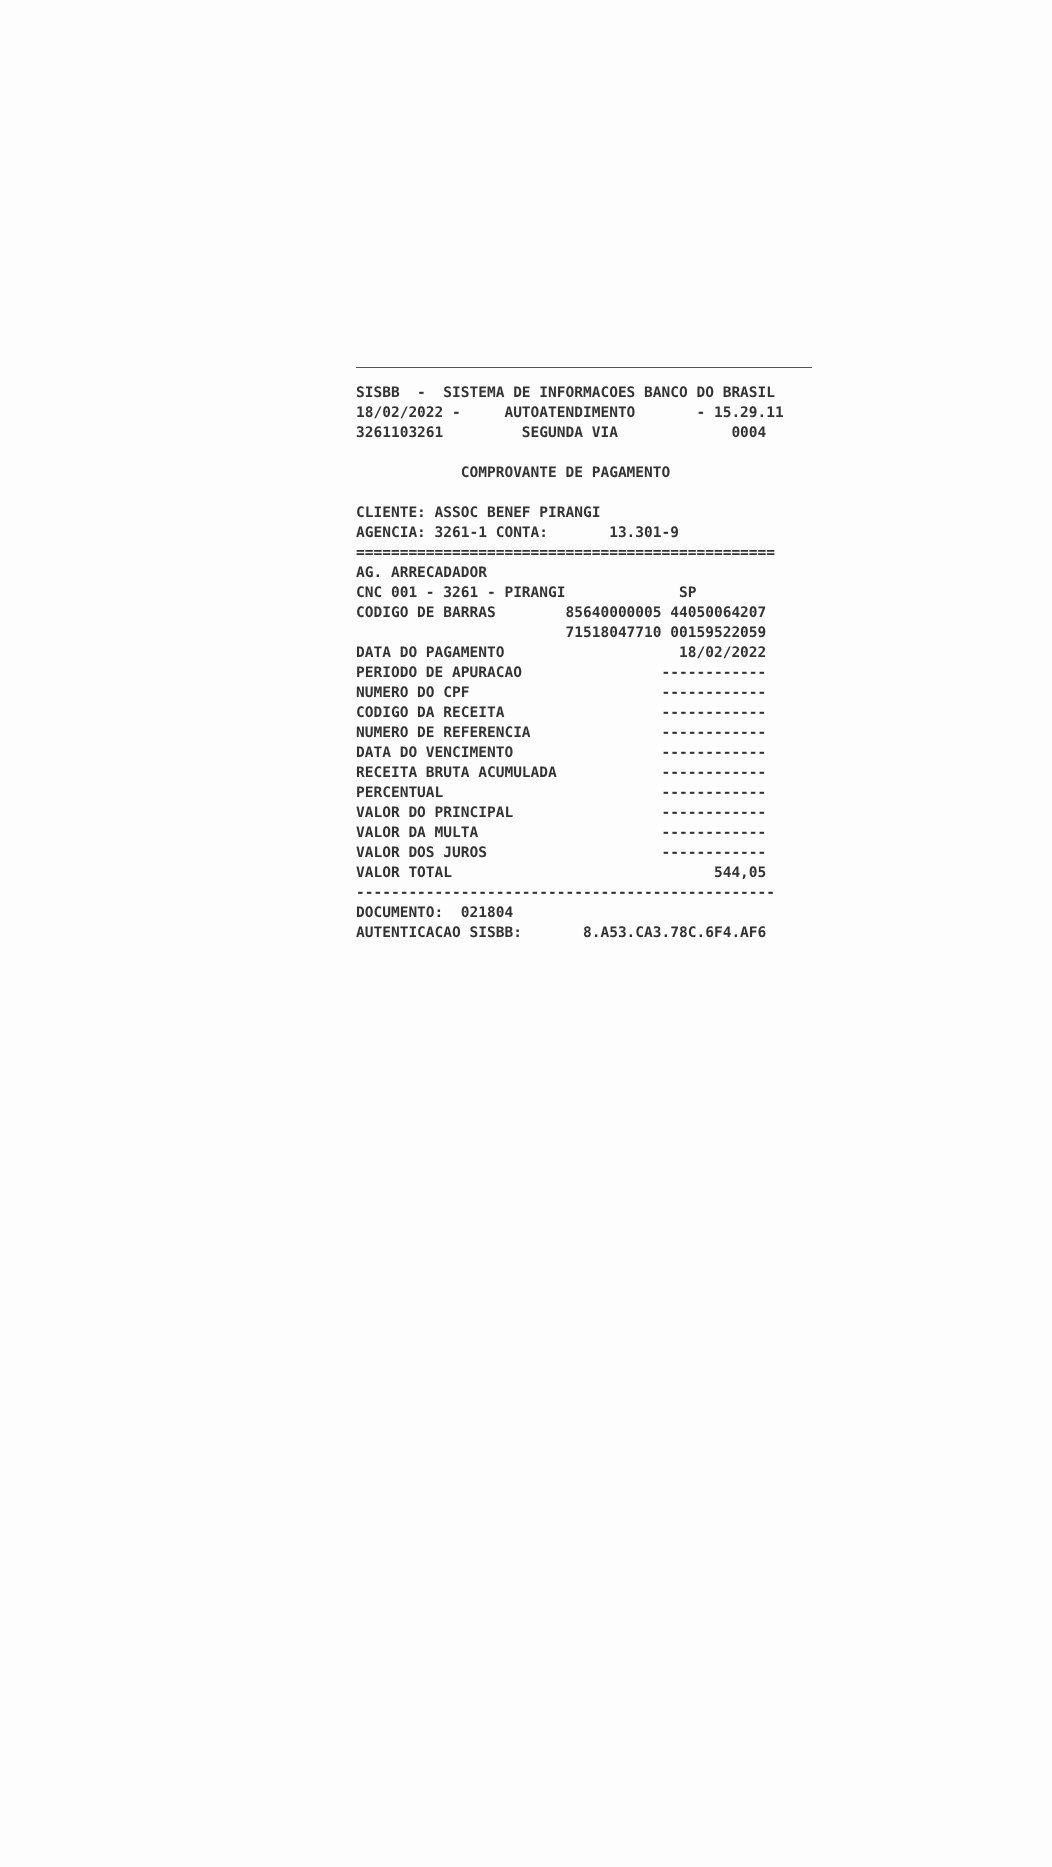SISBB - SISTEMA DE INFORMACOES BANCO DO BRASIL 18/02/2022 - AUTOATENDIMENTO - 15.29.11 3261103261 SEGUNDA VIA 0004 COMPROVANTE DE PAGAMENTO CLIENTE: ASSOC BENEF PIRANGI AGENCIA: 3261-1 CONTA: 13.301-9 ================================================ AG. ARRECADADOR CNC 001 - 3261 - PIRANGI SP CODIGO DE BARRAS 85640000005 44050064207 71518047710 00159522059 DATA DO PAGAMENTO 18/02/2022 PERIODO DE APURACAO ------------ NUMERO DO CPF ------------ CODIGO DA RECEITA ------------ NUMERO DE REFERENCIA ------------ DATA DO VENCIMENTO ------------ RECEITA BRUTA ACUMULADA ------------ PERCENTUAL ------------ VALOR DO PRINCIPAL ------------ VALOR DA MULTA ------------ VALOR DOS JUROS ------------ VALOR TOTAL 544,05 ------------------------------------------------ DOCUMENTO: 021804 AUTENTICACAO SISBB: 8.A53.CA3.78C.6F4.AF6